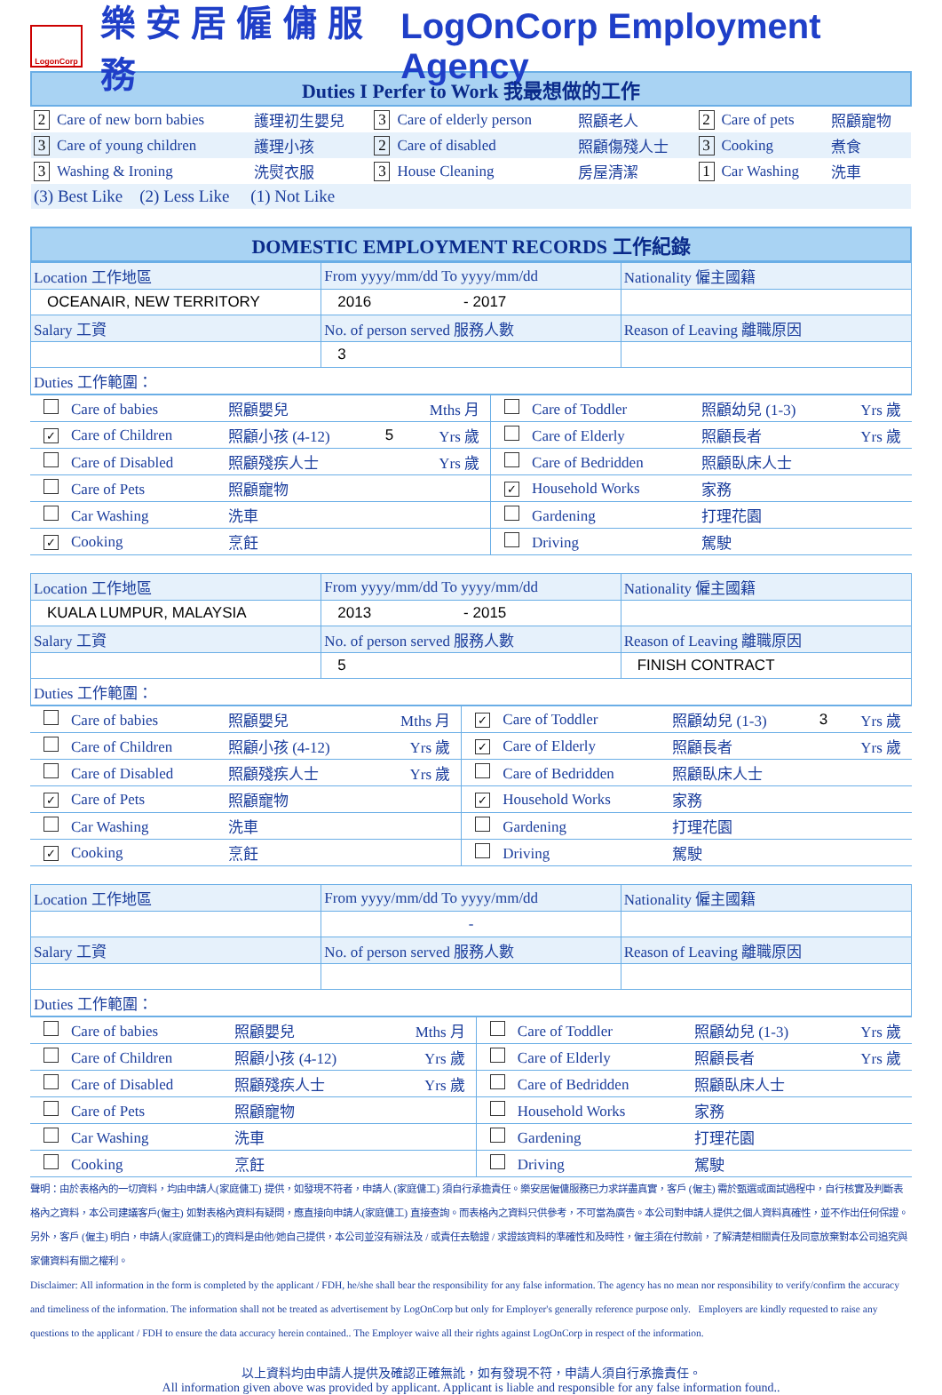LogonCorp
樂 安 居 僱 傭 服 務 LogOnCorp Employment Agency
| Duties I Perfer to Work 我最想做的工作 | | | | | |
| 2 Care of new born babies | 護理初生嬰兒 | 3 Care of elderly person | 照顧老人 | 2 Care of pets | 照顧寵物 |
| 3 Care of young children | 護理小孩 | 2 Care of disabled | 照顧傷殘人士 | 3 Cooking | 煮食 |
| 3 Washing & Ironing | 洗熨衣服 | 3 House Cleaning | 房屋清潔 | 1 Car Washing | 洗車 |
| (3) Best Like (2) Less Like (1) Not Like | | | | | |
| DOMESTIC EMPLOYMENT RECORDS 工作紀錄 |
| Location 工作地區 | From yyyy/mm/dd To yyyy/mm/dd | Nationality 僱主國籍 |
| OCEANAIR, NEW TERRITORY | 2016 - 2017 | |
| Salary 工資 | No. of person served 服務人數 | Reason of Leaving 離職原因 |
| | 3 | |
| Duties 工作範圍： | | |
| Care of babies | 照顧嬰兒 | | Mths 月 | Care of Toddler | 照顧幼兒 (1-3) | | Yrs 歲 |
| ✓ Care of Children | 照顧小孩 (4-12) | 5 | Yrs 歲 | Care of Elderly | 照顧長者 | | Yrs 歲 |
| Care of Disabled | 照顧殘疾人士 | | Yrs 歲 | Care of Bedridden | 照顧臥床人士 | | |
| Care of Pets | 照顧寵物 | | | ✓ Household Works | 家務 | | |
| Car Washing | 洗車 | | | Gardening | 打理花園 | | |
| ✓ Cooking | 烹飪 | | | Driving | 駕駛 | | |
| Location 工作地區 | From yyyy/mm/dd To yyyy/mm/dd | Nationality 僱主國籍 |
| KUALA LUMPUR, MALAYSIA | 2013 - 2015 | |
| Salary 工資 | No. of person served 服務人數 | Reason of Leaving 離職原因 |
| | 5 | FINISH CONTRACT |
| Duties 工作範圍： | | |
| Care of babies | 照顧嬰兒 | | Mths 月 | ✓ Care of Toddler | 照顧幼兒 (1-3) | 3 | Yrs 歲 |
| Care of Children | 照顧小孩 (4-12) | | Yrs 歲 | ✓ Care of Elderly | 照顧長者 | | Yrs 歲 |
| Care of Disabled | 照顧殘疾人士 | | Yrs 歲 | Care of Bedridden | 照顧臥床人士 | | |
| ✓ Care of Pets | 照顧寵物 | | | ✓ Household Works | 家務 | | |
| Car Washing | 洗車 | | | Gardening | 打理花園 | | |
| ✓ Cooking | 烹飪 | | | Driving | 駕駛 | | |
| Location 工作地區 | From yyyy/mm/dd To yyyy/mm/dd | Nationality 僱主國籍 |
| | - | |
| Salary 工資 | No. of person served 服務人數 | Reason of Leaving 離職原因 |
| Duties 工作範圍： | | |
| Care of babies | 照顧嬰兒 | | Mths 月 | Care of Toddler | 照顧幼兒 (1-3) | | Yrs 歲 |
| Care of Children | 照顧小孩 (4-12) | | Yrs 歲 | Care of Elderly | 照顧長者 | | Yrs 歲 |
| Care of Disabled | 照顧殘疾人士 | | Yrs 歲 | Care of Bedridden | 照顧臥床人士 | | |
| Care of Pets | 照顧寵物 | | | Household Works | 家務 | | |
| Car Washing | 洗車 | | | Gardening | 打理花園 | | |
| Cooking | 烹飪 | | | Driving | 駕駛 | | |
聲明：由於表格內的一切資料，均由申請人(家庭傭工) 提供，如發現不符者，申請人 (家庭傭工) 須自行承擔責任。樂安居僱傭服務已力求詳盡真實，客戶 (僱主) 需於甄選或面試過程中，自行核實及判斷表格內之資料，本公司建議客戶(僱主) 如對表格內資料有疑問，應直接向申請人(家庭傭工) 直接查詢。而表格內之資料只供參考，不可當為廣告。本公司對申請人提供之個人資料真確性，並不作出任何保證。另外，客戶 (僱主) 明白，申請人(家庭傭工)的資料是由他/她自己提供，本公司並沒有辦法及 / 或責任去驗證 / 求證該資料的準確性和及時性，僱主須在付款前，了解清楚相關責任及同意放棄對本公司追究與家傭資料有關之權利。
Disclaimer: All information in the form is completed by the applicant / FDH, he/she shall bear the responsibility for any false information. The agency has no mean nor responsibility to verify/confirm the accuracy and timeliness of the information. The information shall not be treated as advertisement by LogOnCorp but only for Employer's generally reference purpose only. Employers are kindly requested to raise any questions to the applicant / FDH to ensure the data accuracy herein contained.. The Employer waive all their rights against LogOnCorp in respect of the information.
以上資料均由申請人提供及確認正確無訛，如有發現不符，申請人須自行承擔責任。
All information given above was provided by applicant. Applicant is liable and responsible for any false information found..